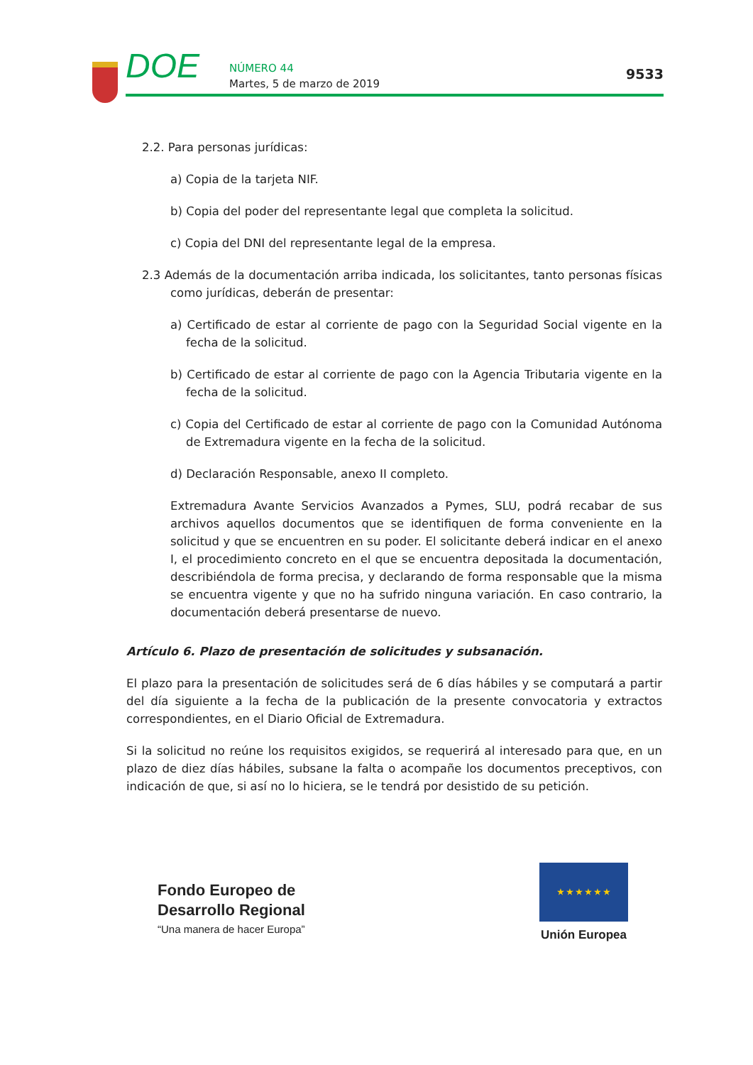DOE NÚMERO 44
Martes, 5 de marzo de 2019
9533
2.2. Para personas jurídicas:
a) Copia de la tarjeta NIF.
b) Copia del poder del representante legal que completa la solicitud.
c) Copia del DNI del representante legal de la empresa.
2.3 Además de la documentación arriba indicada, los solicitantes, tanto personas físicas como jurídicas, deberán de presentar:
a) Certificado de estar al corriente de pago con la Seguridad Social vigente en la fecha de la solicitud.
b) Certificado de estar al corriente de pago con la Agencia Tributaria vigente en la fecha de la solicitud.
c) Copia del Certificado de estar al corriente de pago con la Comunidad Autónoma de Extremadura vigente en la fecha de la solicitud.
d) Declaración Responsable, anexo II completo.
Extremadura Avante Servicios Avanzados a Pymes, SLU, podrá recabar de sus archivos aquellos documentos que se identifiquen de forma conveniente en la solicitud y que se encuentren en su poder. El solicitante deberá indicar en el anexo I, el procedimiento concreto en el que se encuentra depositada la documentación, describiéndola de forma precisa, y declarando de forma responsable que la misma se encuentra vigente y que no ha sufrido ninguna variación. En caso contrario, la documentación deberá presentarse de nuevo.
Artículo 6. Plazo de presentación de solicitudes y subsanación.
El plazo para la presentación de solicitudes será de 6 días hábiles y se computará a partir del día siguiente a la fecha de la publicación de la presente convocatoria y extractos correspondientes, en el Diario Oficial de Extremadura.
Si la solicitud no reúne los requisitos exigidos, se requerirá al interesado para que, en un plazo de diez días hábiles, subsane la falta o acompañe los documentos preceptivos, con indicación de que, si así no lo hiciera, se le tendrá por desistido de su petición.
Fondo Europeo de
Desarrollo Regional
“Una manera de hacer Europa”
★ ★ ★ ★ ★ ★
Unión Europea